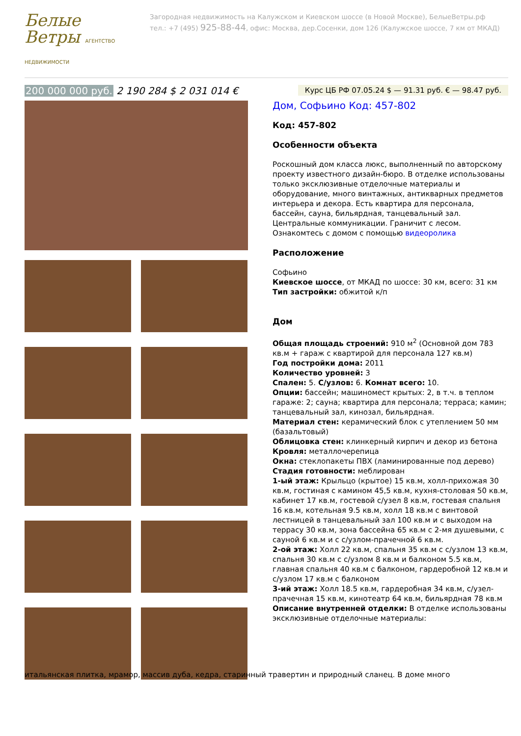Белые Ветры АГЕНТСТВО НЕДВИЖИМОСТИ
Загородная недвижимость на Калужском и Киевском шоссе (в Новой Москве), БелыеВетры.рф
тел.: +7 (495) 925-88-44, офис: Москва, дер.Сосенки, дом 126 (Калужское шоссе, 7 км от МКАД)
200 000 000 руб. 2 190 284 $ 2 031 014 €
Курс ЦБ РФ 07.05.24 $ — 91.31 руб. € — 98.47 руб.
Дом, Софьино Код: 457-802
Код: 457-802
Особенности объекта
Роскошный дом класса люкс, выполненный по авторскому проекту известного дизайн-бюро. В отделке использованы только эксклюзивные отделочные материалы и оборудование, много винтажных, антикварных предметов интерьера и декора. Есть квартира для персонала, бассейн, сауна, бильярдная, танцевальный зал. Центральные коммуникации. Граничит с лесом.
Ознакомтесь с домом с помощью видеоролика
Расположение
Софьино
Киевское шоссе, от МКАД по шоссе: 30 км, всего: 31 км
Тип застройки: обжитой к/п
Дом
Общая площадь строений: 910 м<sup>2</sup> (Основной дом 783 кв.м + гараж с квартирой для персонала 127 кв.м)
Год постройки дома: 2011
Количество уровней: 3
Спален: 5. С/узлов: 6. Комнат всего: 10.
Опции: бассейн; машиномест крытых: 2, в т.ч. в теплом гараже: 2; сауна; квартира для персонала; терраса; камин; танцевальный зал, кинозал, бильярдная.
Материал стен: керамический блок с утеплением 50 мм (базальтовый)
Облицовка стен: клинкерный кирпич и декор из бетона
Кровля: металлочерепица
Окна: стеклопакеты ПВХ (ламинированные под дерево)
Стадия готовности: меблирован
1-ый этаж: Крыльцо (крытое) 15 кв.м, холл-прихожая 30 кв.м, гостиная с камином 45,5 кв.м, кухня-столовая 50 кв.м, кабинет 17 кв.м, гостевой с/узел 8 кв.м, гостевая спальня 16 кв.м, котельная 9.5 кв.м, холл 18 кв.м с винтовой лестницей в танцевальный зал 100 кв.м и с выходом на террасу 30 кв.м, зона бассейна 65 кв.м с 2-мя душевыми, с сауной 6 кв.м и с с/узлом-прачечной 6 кв.м.
2-ой этаж: Холл 22 кв.м, спальня 35 кв.м с с/узлом 13 кв.м, спальня 30 кв.м с с/узлом 8 кв.м и балконом 5.5 кв.м, главная спальня 40 кв.м с балконом, гардеробной 12 кв.м и с/узлом 17 кв.м с балконом
3-ий этаж: Холл 18.5 кв.м, гардеробная 34 кв.м, с/узел-прачечная 15 кв.м, кинотеатр 64 кв.м, бильярдная 78 кв.м
Описание внутренней отделки: В отделке использованы эксклюзивные отделочные материалы:
итальянская плитка, мрамор, массив дуба, кедра, старинный травертин и природный сланец. В доме много